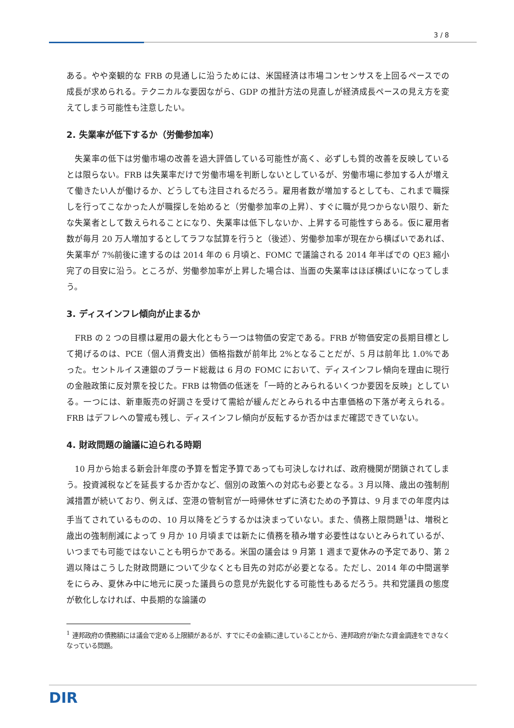3 / 8
ある。やや楽観的な FRB の見通しに沿うためには、米国経済は市場コンセンサスを上回るペースでの成長が求められる。テクニカルな要因ながら、GDP の推計方法の見直しが経済成長ペースの見え方を変えてしまう可能性も注意したい。
2. 失業率が低下するか（労働参加率）
　失業率の低下は労働市場の改善を過大評価している可能性が高く、必ずしも質的改善を反映しているとは限らない。FRB は失業率だけで労働市場を判断しないとしているが、労働市場に参加する人が増えて働きたい人が働けるか、どうしても注目されるだろう。雇用者数が増加するとしても、これまで職探しを行ってこなかった人が職探しを始めると（労働参加率の上昇）、すぐに職が見つからない限り、新たな失業者として数えられることになり、失業率は低下しないか、上昇する可能性すらある。仮に雇用者数が毎月 20 万人増加するとしてラフな試算を行うと（後述）、労働参加率が現在から横ばいであれば、失業率が 7%前後に達するのは 2014 年の 6 月頃と、FOMC で議論される 2014 年半ばでの QE3 縮小完了の目安に沿う。ところが、労働参加率が上昇した場合は、当面の失業率はほぼ横ばいになってしまう。
3. ディスインフレ傾向が止まるか
　FRB の 2 つの目標は雇用の最大化ともう一つは物価の安定である。FRB が物価安定の長期目標として掲げるのは、PCE（個人消費支出）価格指数が前年比 2%となることだが、5 月は前年比 1.0%であった。セントルイス連銀のブラード総裁は 6 月の FOMC において、ディスインフレ傾向を理由に現行の金融政策に反対票を投じた。FRB は物価の低迷を「一時的とみられるいくつか要因を反映」としている。一つには、新車販売の好調さを受けて需給が緩んだとみられる中古車価格の下落が考えられる。FRB はデフレへの警戒も残し、ディスインフレ傾向が反転するか否かはまだ確認できていない。
4. 財政問題の論議に迫られる時期
　10 月から始まる新会計年度の予算を暫定予算であっても可決しなければ、政府機関が閉鎖されてしまう。投資減税などを延長するか否かなど、個別の政策への対応も必要となる。3 月以降、歳出の強制削減措置が続いており、例えば、空港の管制官が一時帰休せずに済むための予算は、9 月までの年度内は手当てされているものの、10 月以降をどうするかは決まっていない。また、債務上限問題<sup>1</sup>は、増税と歳出の強制削減によって 9 月か 10 月頃までは新たに債務を積み増す必要性はないとみられているが、いつまでも可能ではないことも明らかである。米国の議会は 9 月第 1 週まで夏休みの予定であり、第 2 週以降はこうした財政問題について少なくとも目先の対応が必要となる。ただし、2014 年の中間選挙をにらみ、夏休み中に地元に戻った議員らの意見が先鋭化する可能性もあるだろう。共和党議員の態度が軟化しなければ、中長期的な論議の
<sup>1</sup> 連邦政府の債務額には議会で定める上限額があるが、すでにその金額に達していることから、連邦政府が新たな資金調達をできなくなっている問題。
DIR